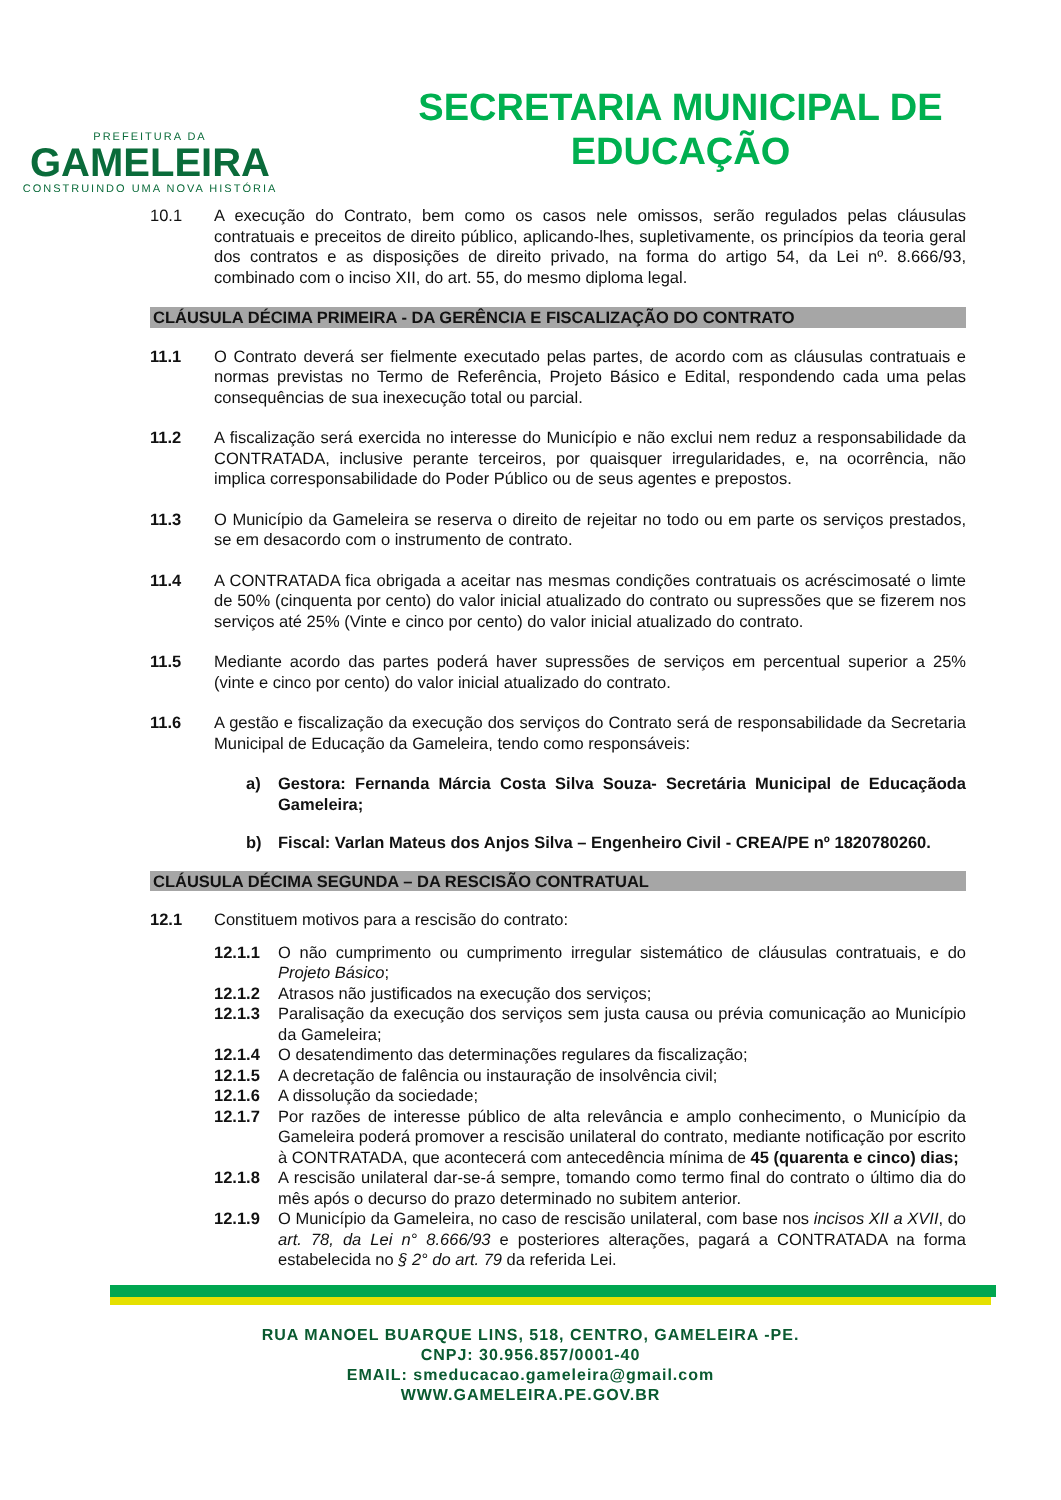PREFEITURA DA
GAMELEIRA
CONSTRUINDO UMA NOVA HISTÓRIA
SECRETARIA MUNICIPAL DE
EDUCAÇÃO
10.1 A execução do Contrato, bem como os casos nele omissos, serão regulados pelas cláusulas contratuais e preceitos de direito público, aplicando-lhes, supletivamente, os princípios da teoria geral dos contratos e as disposições de direito privado, na forma do artigo 54, da Lei nº. 8.666/93, combinado com o inciso XII, do art. 55, do mesmo diploma legal.
CLÁUSULA DÉCIMA PRIMEIRA - DA GERÊNCIA E FISCALIZAÇÃO DO CONTRATO
11.1 O Contrato deverá ser fielmente executado pelas partes, de acordo com as cláusulas contratuais e normas previstas no Termo de Referência, Projeto Básico e Edital, respondendo cada uma pelas consequências de sua inexecução total ou parcial.
11.2 A fiscalização será exercida no interesse do Município e não exclui nem reduz a responsabilidade da CONTRATADA, inclusive perante terceiros, por quaisquer irregularidades, e, na ocorrência, não implica corresponsabilidade do Poder Público ou de seus agentes e prepostos.
11.3 O Município da Gameleira se reserva o direito de rejeitar no todo ou em parte os serviços prestados, se em desacordo com o instrumento de contrato.
11.4 A CONTRATADA fica obrigada a aceitar nas mesmas condições contratuais os acréscimosaté o limte de 50% (cinquenta por cento) do valor inicial atualizado do contrato ou supressões que se fizerem nos serviços até 25% (Vinte e cinco por cento) do valor inicial atualizado do contrato.
11.5 Mediante acordo das partes poderá haver supressões de serviços em percentual superior a 25% (vinte e cinco por cento) do valor inicial atualizado do contrato.
11.6 A gestão e fiscalização da execução dos serviços do Contrato será de responsabilidade da Secretaria Municipal de Educação da Gameleira, tendo como responsáveis:
a) Gestora: Fernanda Márcia Costa Silva Souza- Secretária Municipal de Educaçãoda Gameleira;
b) Fiscal: Varlan Mateus dos Anjos Silva – Engenheiro Civil - CREA/PE nº 1820780260.
CLÁUSULA DÉCIMA SEGUNDA – DA RESCISÃO CONTRATUAL
12.1 Constituem motivos para a rescisão do contrato:
12.1.1 O não cumprimento ou cumprimento irregular sistemático de cláusulas contratuais, e do Projeto Básico;
12.1.2 Atrasos não justificados na execução dos serviços;
12.1.3 Paralisação da execução dos serviços sem justa causa ou prévia comunicação ao Município da Gameleira;
12.1.4 O desatendimento das determinações regulares da fiscalização;
12.1.5 A decretação de falência ou instauração de insolvência civil;
12.1.6 A dissolução da sociedade;
12.1.7 Por razões de interesse público de alta relevância e amplo conhecimento, o Município da Gameleira poderá promover a rescisão unilateral do contrato, mediante notificação por escrito à CONTRATADA, que acontecerá com antecedência mínima de 45 (quarenta e cinco) dias;
12.1.8 A rescisão unilateral dar-se-á sempre, tomando como termo final do contrato o último dia do mês após o decurso do prazo determinado no subitem anterior.
12.1.9 O Município da Gameleira, no caso de rescisão unilateral, com base nos incisos XII a XVII, do art. 78, da Lei n° 8.666/93 e posteriores alterações, pagará a CONTRATADA na forma estabelecida no § 2° do art. 79 da referida Lei.
RUA MANOEL BUARQUE LINS, 518, CENTRO, GAMELEIRA -PE.
CNPJ: 30.956.857/0001-40
EMAIL: smeducacao.gameleira@gmail.com
WWW.GAMELEIRA.PE.GOV.BR